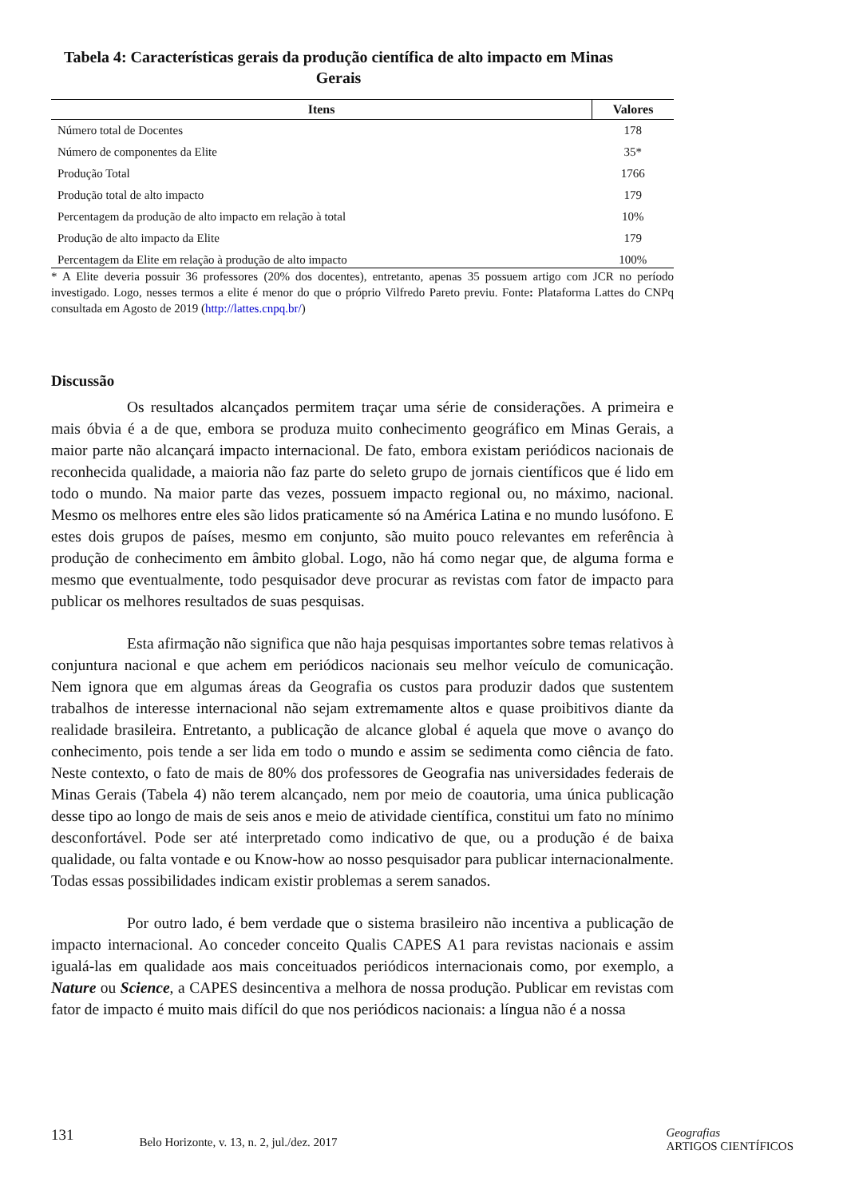Tabela 4: Características gerais da produção científica de alto impacto em Minas Gerais
| Itens | Valores |
| --- | --- |
| Número total de Docentes | 178 |
| Número de componentes da Elite | 35* |
| Produção Total | 1766 |
| Produção total de alto impacto | 179 |
| Percentagem da produção de alto impacto em relação à total | 10% |
| Produção de alto impacto da Elite | 179 |
| Percentagem da Elite em relação à produção de alto impacto | 100% |
* A Elite deveria possuir 36 professores (20% dos docentes), entretanto, apenas 35 possuem artigo com JCR no período investigado. Logo, nesses termos a elite é menor do que o próprio Vilfredo Pareto previu. Fonte: Plataforma Lattes do CNPq consultada em Agosto de 2019 (http://lattes.cnpq.br/)
Discussão
Os resultados alcançados permitem traçar uma série de considerações. A primeira e mais óbvia é a de que, embora se produza muito conhecimento geográfico em Minas Gerais, a maior parte não alcançará impacto internacional. De fato, embora existam periódicos nacionais de reconhecida qualidade, a maioria não faz parte do seleto grupo de jornais científicos que é lido em todo o mundo. Na maior parte das vezes, possuem impacto regional ou, no máximo, nacional. Mesmo os melhores entre eles são lidos praticamente só na América Latina e no mundo lusófono. E estes dois grupos de países, mesmo em conjunto, são muito pouco relevantes em referência à produção de conhecimento em âmbito global. Logo, não há como negar que, de alguma forma e mesmo que eventualmente, todo pesquisador deve procurar as revistas com fator de impacto para publicar os melhores resultados de suas pesquisas.
Esta afirmação não significa que não haja pesquisas importantes sobre temas relativos à conjuntura nacional e que achem em periódicos nacionais seu melhor veículo de comunicação. Nem ignora que em algumas áreas da Geografia os custos para produzir dados que sustentem trabalhos de interesse internacional não sejam extremamente altos e quase proibitivos diante da realidade brasileira. Entretanto, a publicação de alcance global é aquela que move o avanço do conhecimento, pois tende a ser lida em todo o mundo e assim se sedimenta como ciência de fato. Neste contexto, o fato de mais de 80% dos professores de Geografia nas universidades federais de Minas Gerais (Tabela 4) não terem alcançado, nem por meio de coautoria, uma única publicação desse tipo ao longo de mais de seis anos e meio de atividade científica, constitui um fato no mínimo desconfortável. Pode ser até interpretado como indicativo de que, ou a produção é de baixa qualidade, ou falta vontade e ou Know-how ao nosso pesquisador para publicar internacionalmente. Todas essas possibilidades indicam existir problemas a serem sanados.
Por outro lado, é bem verdade que o sistema brasileiro não incentiva a publicação de impacto internacional. Ao conceder conceito Qualis CAPES A1 para revistas nacionais e assim igualá-las em qualidade aos mais conceituados periódicos internacionais como, por exemplo, a Nature ou Science, a CAPES desincentiva a melhora de nossa produção. Publicar em revistas com fator de impacto é muito mais difícil do que nos periódicos nacionais: a língua não é a nossa
131 Belo Horizonte, v. 13, n. 2, jul./dez. 2017 Geografias
ARTIGOS CIENTÍFICOS